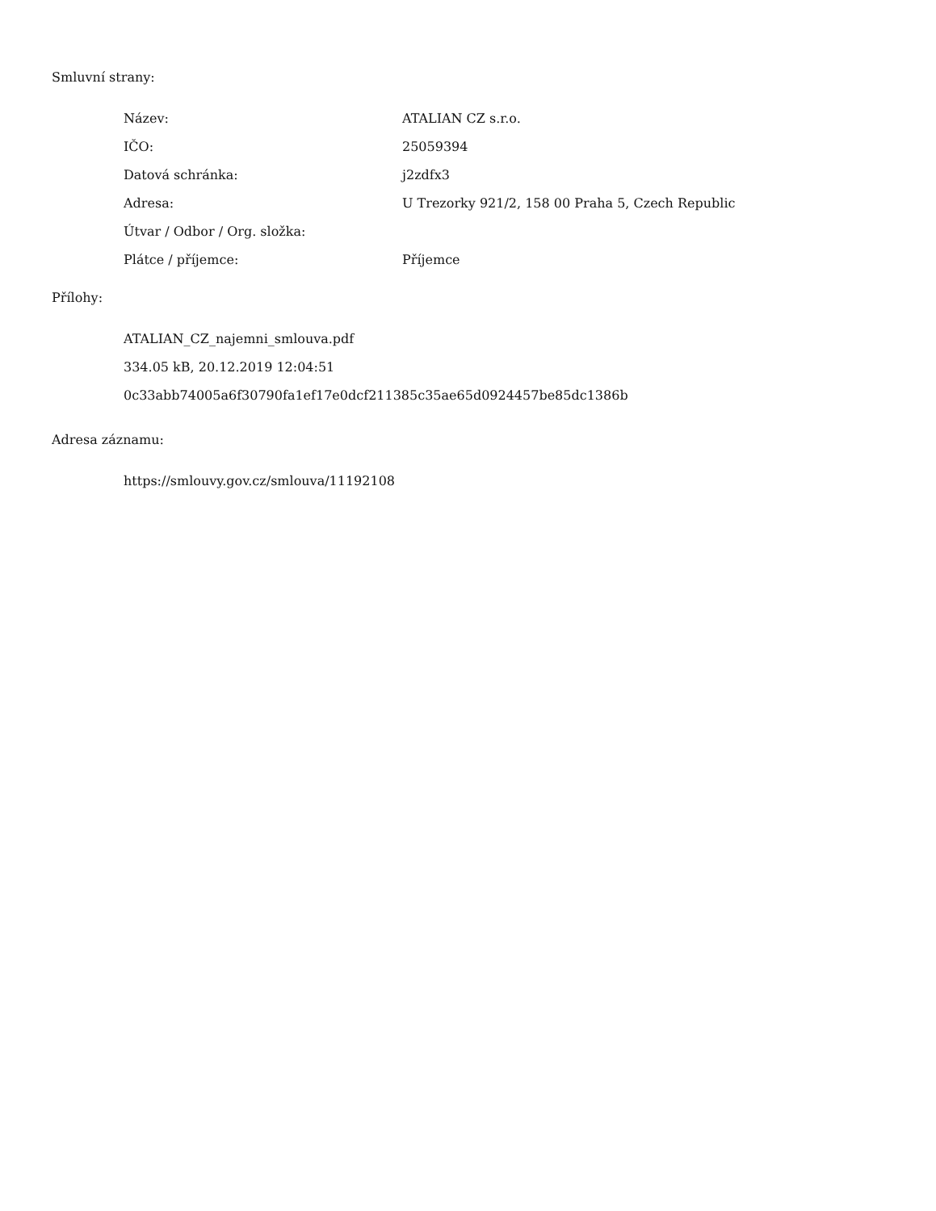Smluvní strany:
| Název: | ATALIAN CZ s.r.o. |
| IČO: | 25059394 |
| Datová schránka: | j2zdfx3 |
| Adresa: | U Trezorky 921/2, 158 00 Praha 5, Czech Republic |
| Útvar / Odbor / Org. složka: | |
| Plátce / příjemce: | Příjemce |
Přílohy:
ATALIAN_CZ_najemni_smlouva.pdf
334.05 kB, 20.12.2019 12:04:51
0c33abb74005a6f30790fa1ef17e0dcf211385c35ae65d0924457be85dc1386b
Adresa záznamu:
https://smlouvy.gov.cz/smlouva/11192108